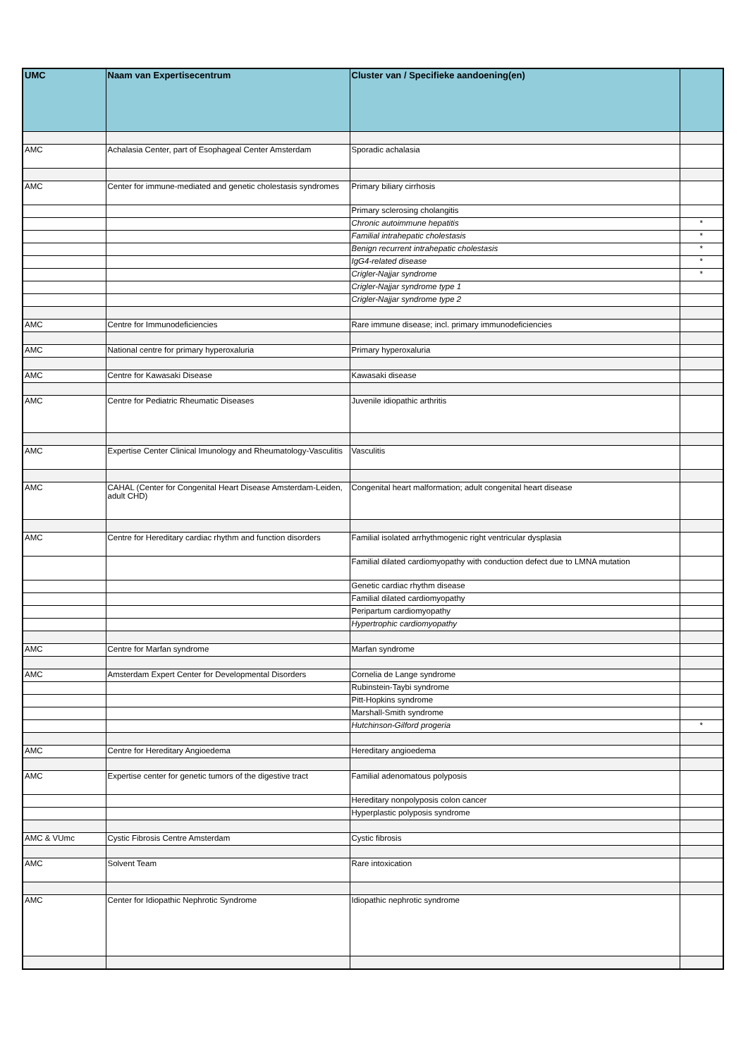| UMC | Naam van Expertisecentrum | Cluster van / Specifieke aandoening(en) | |
| --- | --- | --- | --- |
| AMC | Achalasia Center, part of Esophageal Center Amsterdam | Sporadic achalasia | |
| AMC | Center for immune-mediated and genetic cholestasis syndromes | Primary biliary cirrhosis | |
| | | Primary sclerosing cholangitis | |
| | | Chronic autoimmune hepatitis | * |
| | | Familial intrahepatic cholestasis | * |
| | | Benign recurrent intrahepatic cholestasis | * |
| | | IgG4-related disease | * |
| | | Crigler-Najjar syndrome | * |
| | | Crigler-Najjar syndrome type 1 | |
| | | Crigler-Najjar syndrome type 2 | |
| AMC | Centre for Immunodeficiencies | Rare immune disease; incl. primary immunodeficiencies | |
| AMC | National centre for primary hyperoxaluria | Primary hyperoxaluria | |
| AMC | Centre for Kawasaki Disease | Kawasaki disease | |
| AMC | Centre for Pediatric Rheumatic Diseases | Juvenile idiopathic arthritis | |
| AMC | Expertise Center Clinical Imunology and Rheumatology-Vasculitis | Vasculitis | |
| AMC | CAHAL (Center for Congenital Heart Disease Amsterdam-Leiden, adult CHD) | Congenital heart malformation; adult congenital heart disease | |
| AMC | Centre for Hereditary cardiac rhythm and function disorders | Familial isolated arrhythmogenic right ventricular dysplasia | |
| | | Familial dilated cardiomyopathy with conduction defect due to LMNA mutation | |
| | | Genetic cardiac rhythm disease | |
| | | Familial dilated cardiomyopathy | |
| | | Peripartum cardiomyopathy | |
| | | Hypertrophic cardiomyopathy | |
| AMC | Centre for Marfan syndrome | Marfan syndrome | |
| AMC | Amsterdam Expert Center for Developmental Disorders | Cornelia de Lange syndrome | |
| | | Rubinstein-Taybi syndrome | |
| | | Pitt-Hopkins syndrome | |
| | | Marshall-Smith syndrome | |
| | | Hutchinson-Gilford progeria | * |
| AMC | Centre for Hereditary Angioedema | Hereditary angioedema | |
| AMC | Expertise center for genetic tumors of the digestive tract | Familial adenomatous polyposis | |
| | | Hereditary nonpolyposis colon cancer | |
| | | Hyperplastic polyposis syndrome | |
| AMC & VUmc | Cystic Fibrosis Centre Amsterdam | Cystic fibrosis | |
| AMC | Solvent Team | Rare intoxication | |
| AMC | Center for Idiopathic Nephrotic Syndrome | Idiopathic nephrotic syndrome | |